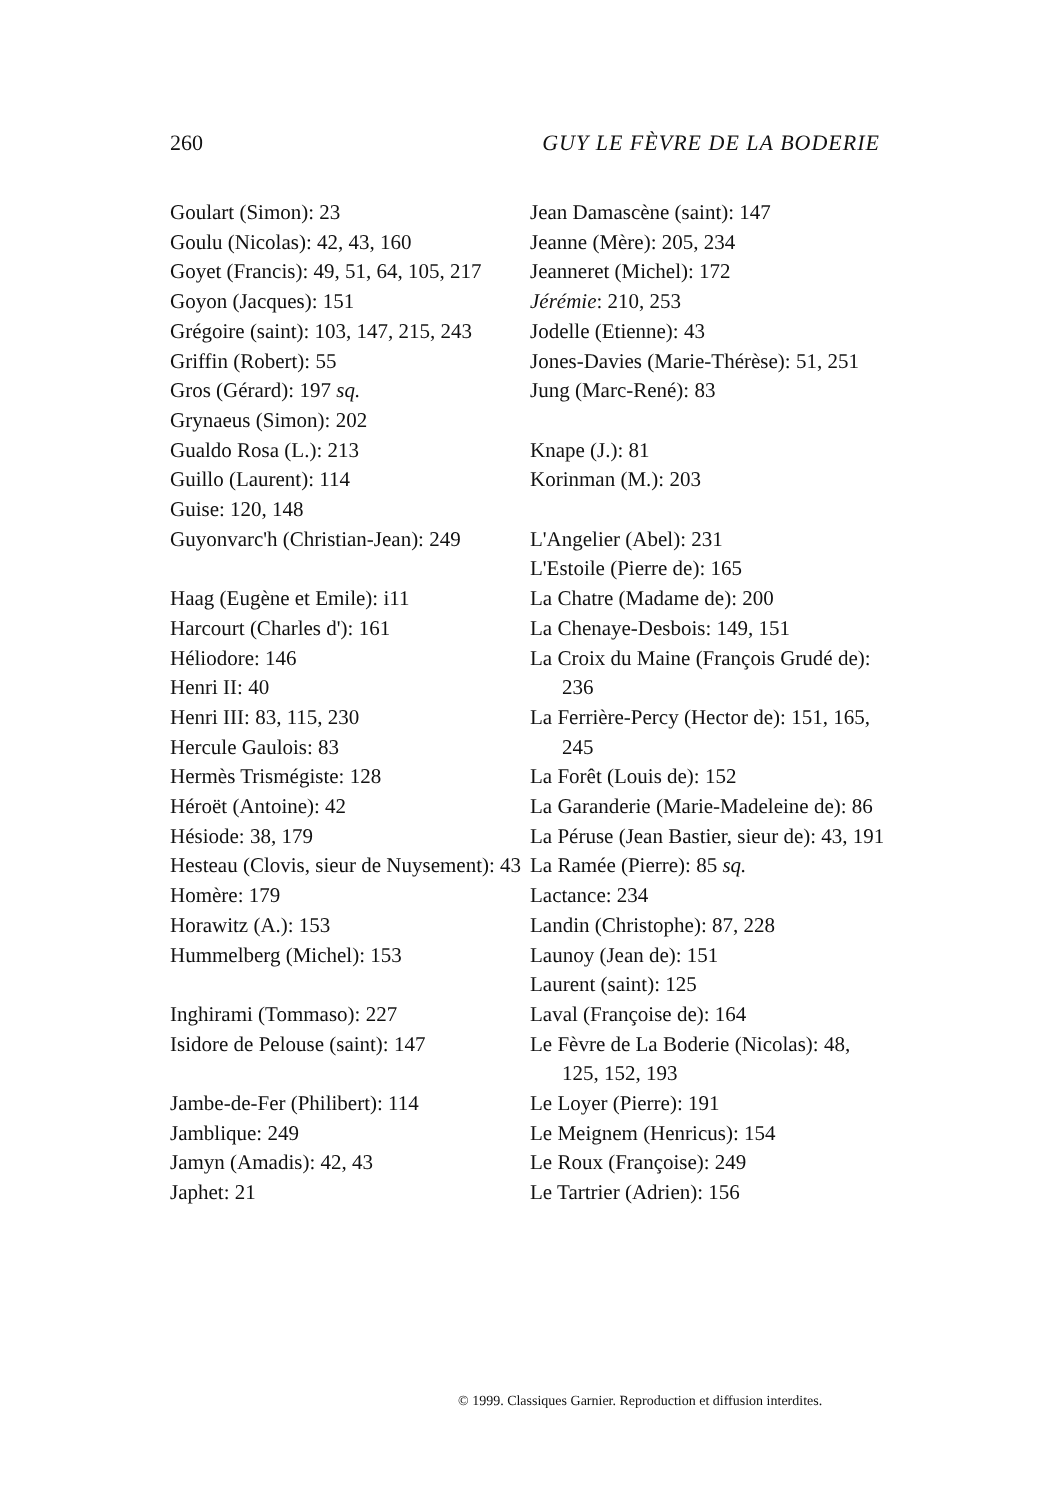260 GUY LE FÈVRE DE LA BODERIE
Goulart (Simon): 23
Goulu (Nicolas): 42, 43, 160
Goyet (Francis): 49, 51, 64, 105, 217
Goyon (Jacques): 151
Grégoire (saint): 103, 147, 215, 243
Griffin (Robert): 55
Gros (Gérard): 197 sq.
Grynaeus (Simon): 202
Gualdo Rosa (L.): 213
Guillo (Laurent): 114
Guise: 120, 148
Guyonvarc'h (Christian-Jean): 249
Haag (Eugène et Emile): i11
Harcourt (Charles d'): 161
Héliodore: 146
Henri II: 40
Henri III: 83, 115, 230
Hercule Gaulois: 83
Hermès Trismégiste: 128
Héroët (Antoine): 42
Hésiode: 38, 179
Hesteau (Clovis, sieur de Nuysement): 43
Homère: 179
Horawitz (A.): 153
Hummelberg (Michel): 153
Inghirami (Tommaso): 227
Isidore de Pelouse (saint): 147
Jambe-de-Fer (Philibert): 114
Jamblique: 249
Jamyn (Amadis): 42, 43
Japhet: 21
Jean Damascène (saint): 147
Jeanne (Mère): 205, 234
Jeanneret (Michel): 172
Jérémie: 210, 253
Jodelle (Etienne): 43
Jones-Davies (Marie-Thérèse): 51, 251
Jung (Marc-René): 83
Knape (J.): 81
Korinman (M.): 203
L'Angelier (Abel): 231
L'Estoile (Pierre de): 165
La Chatre (Madame de): 200
La Chenaye-Desbois: 149, 151
La Croix du Maine (François Grudé de): 236
La Ferrière-Percy (Hector de): 151, 165, 245
La Forêt (Louis de): 152
La Garanderie (Marie-Madeleine de): 86
La Péruse (Jean Bastier, sieur de): 43, 191
La Ramée (Pierre): 85 sq.
Lactance: 234
Landin (Christophe): 87, 228
Launoy (Jean de): 151
Laurent (saint): 125
Laval (Françoise de): 164
Le Fèvre de La Boderie (Nicolas): 48, 125, 152, 193
Le Loyer (Pierre): 191
Le Meignem (Henricus): 154
Le Roux (Françoise): 249
Le Tartrier (Adrien): 156
© 1999. Classiques Garnier. Reproduction et diffusion interdites.